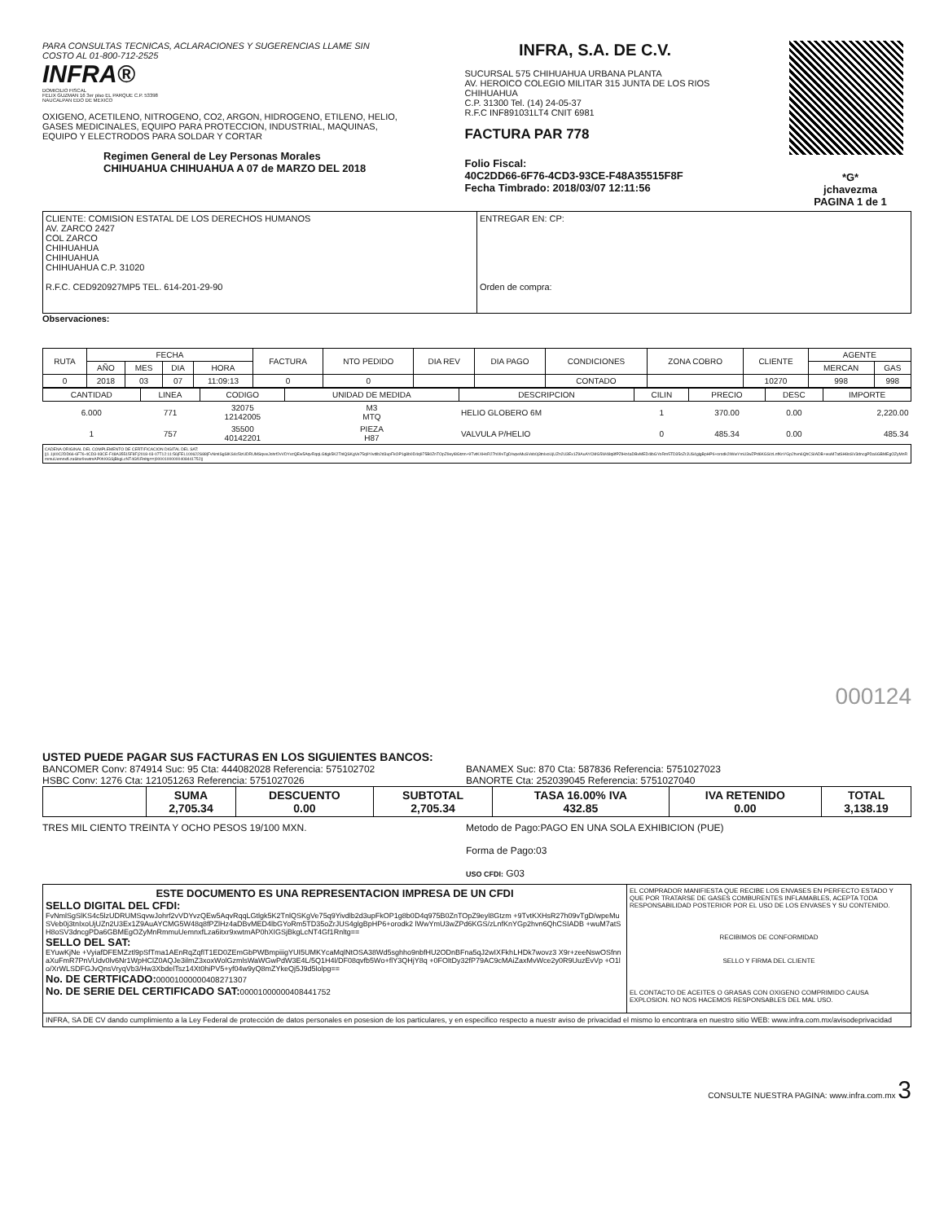PARA CONSULTAS TECNICAS, ACLARACIONES Y SUGERENCIAS LLAME SIN COSTO AL 01-800-712-2525
INFRA®
DOMICILIO FISCAL
FELIX GUZMAN 16 3er piso EL PARQUE C.P. 53398
NAUCALPAN EDO DE MEXICO
OXIGENO, ACETILENO, NITROGENO, CO2, ARGON, HIDROGENO, ETILENO, HELIO, GASES MEDICINALES, EQUIPO PARA PROTECCION, INDUSTRIAL, MAQUINAS, EQUIPO Y ELECTRODOS PARA SOLDAR Y CORTAR
Regimen General de Ley Personas Morales
CHIHUAHUA CHIHUAHUA A 07 de MARZO DEL 2018
INFRA, S.A. DE C.V.
SUCURSAL 575 CHIHUAHUA URBANA PLANTA
AV. HEROICO COLEGIO MILITAR 315 JUNTA DE LOS RIOS
CHIHUAHUA
C.P. 31300 Tel. (14) 24-05-37
R.F.C INF891031LT4 CNIT 6981
FACTURA PAR 778
Folio Fiscal:
40C2DD66-6F76-4CD3-93CE-F48A35515F8F
Fecha Timbrado: 2018/03/07 12:11:56
*G*
jchavezma
PAGINA 1 de 1
| CLIENTE: COMISION ESTATAL DE LOS DERECHOS HUMANOS AV. ZARCO 2427 COL ZARCO CHIHUAHUA CHIHUAHUA CHIHUAHUA C.P. 31020 R.F.C. CED920927MP5 TEL. 614-201-29-90 | ENTREGAR EN: CP: Orden de compra: |
Observaciones:
| RUTA | FECHA | | | | FACTURA | NTO PEDIDO | DIA REV | DIA PAGO | CONDICIONES | ZONA COBRO | CLIENTE | AGENTE | |
| --- | --- | --- | --- | --- | --- | --- | --- | --- | --- | --- | --- | --- | --- |
| | AÑO | MES | DIA | HORA | | | | | | | | MERCAN | GAS |
| 0 | 2018 | 03 | 07 | 11:09:13 | 0 | 0 | | | CONTADO | | 10270 | 998 | 998 |
| CANTIDAD | LINEA | CODIGO | UNIDAD DE MEDIDA | DESCRIPCION | CILIN | PRECIO | DESC | IMPORTE |
| --- | --- | --- | --- | --- | --- | --- | --- | --- |
| 6.000 | 771 | 32075 12142005 | M3 MTQ | HELIO GLOBERO 6M | 1 | 370.00 | 0.00 | 2,220.00 |
| 1 | 757 | 35500 40142201 | PIEZA H87 | VALVULA P/HELIO | 0 | 485.34 | 0.00 | 485.34 |
CADENA ORIGINAL DEL COMPLEMENTO DE CERTIFICACION DIGITAL DEL SAT:
||1.1|40C2DD66-6F76-4CD3-93CE-F48A35515F8F|2018-03-07T12:11:56|FEL100622S88|FvNmlSgSlKS4c5lzUDRUMSqvwJohrf2vVDYvzQEw5AqvRqqLGtlgk5K2TnlQSKgVe75q9Yivdlb2d3upFkOP1g8b0D4q975B0ZnTOpZ9eyl8Gtzm+9TvtKXHsR27h09vTgD/wpeMuSVeb0j3tnIxoUjUZn2U3Ex1Z9AuAYCMG5W48q8fPZlHz4aDBvMED4lbGYoRm5TD35oZrJUS4glgBpHP6+orodk2lWwYmU3wZPd6KGS/zLnfKnYGp2hvn6QhCSIADB+wuM7atSH8oSV3dncgPDa6GBMEgOZyMnRmmuUemnxfLza6itxr9xwtmAP0hXIGSjBkgLcNT4Gf1Rnltg==|00001000000408441752||
000124
USTED PUEDE PAGAR SUS FACTURAS EN LOS SIGUIENTES BANCOS:
BANCOMER Conv: 874914 Suc: 95 Cta: 444082028 Referencia: 575102702
HSBC Conv: 1276 Cta: 121051263 Referencia: 5751027026
BANAMEX Suc: 870 Cta: 587836 Referencia: 5751027023
BANORTE Cta: 252039045 Referencia: 5751027040
| | SUMA 2,705.34 | DESCUENTO 0.00 | SUBTOTAL 2,705.34 | TASA 16.00% IVA 432.85 | IVA RETENIDO 0.00 | TOTAL 3,138.19 |
TRES MIL CIENTO TREINTA Y OCHO PESOS 19/100 MXN. Metodo de Pago:PAGO EN UNA SOLA EXHIBICION (PUE)
Forma de Pago:03
USO CFDI: G03
ESTE DOCUMENTO ES UNA REPRESENTACION IMPRESA DE UN CFDI
SELLO DIGITAL DEL CFDI:
FvNmlSgSlKS4c5lzUDRUMSqvwJohrf2vVDYvzQEw5AqvRqqLGtlgk5K2TnlQSKgVe75q9Yivdlb2d3upFkOP1g8b0D4q975B0ZnTOpZ9eyl8Gtzm +9TvtKXHsR27h09vTgD/wpeMuSVeb0j3tnIxoUjUZn2U3Ex1Z9AuAYCMG5W48q8fPZlHz4aDBvMED4lbGYoRm5TD35oZrJUS4glgBpHP6+orodk2 lWwYmU3wZPd6KGS/zLnfKnYGp2hvn6QhCSIADB +wuM7atSH8oSV3dncgPDa6GBMEgOZyMnRmmuUemnxfLza6itxr9xwtmAP0hXIGSjBkgLcNT4Gf1Rnltg==
SELLO DEL SAT:
EYuwKjNe +VyiafDFEMZztl9pSfTma1AEnRqZqflT1ED0ZEmGbPWBmpiiigYUI5UMKYcaMqlNtOSA38Wd5sghho9nbfHU2ODnBFna5qJ2wIXFkhLHDk7wovz3 X9r+zeeNswOSfnnaXuFmR7PnVUdv0lv6Nr1WpHClZ0AQJe3ilmZ3xoxWolGzmlsWaWGwPdW3E4L/5Q1H4l/DF08qvfb5Wo+flY3QHjY8q +0FOltDy32fP79AC9cMAiZaxMvWce2y0R9UuzEvVp +O1lo/XrWLSDFGJvQnsVryqVb3/Hw3XbdelTsz14Xt0hiPV5+yf04w9yQ8mZYkeQj5J9d5lolpg==
No. DE CERTFICADO:00001000000408271307
No. DE SERIE DEL CERTIFICADO SAT:00001000000408441752
EL COMPRADOR MANIFIESTA QUE RECIBE LOS ENVASES EN PERFECTO ESTADO Y QUE POR TRATARSE DE GASES COMBURENTES INFLAMABLES, ACEPTA TODA RESPONSABILIDAD POSTERIOR POR EL USO DE LOS ENVASES Y SU CONTENIDO.
RECIBIMOS DE CONFORMIDAD
SELLO Y FIRMA DEL CLIENTE
EL CONTACTO DE ACEITES O GRASAS CON OXIGENO COMPRIMIDO CAUSA EXPLOSION. NO NOS HACEMOS RESPONSABLES DEL MAL USO.
INFRA, SA DE CV dando cumplimiento a la Ley Federal de protección de datos personales en posesion de los particulares, y en especifico respecto a nuestr aviso de privacidad el mismo lo encontrara en nuestro sitio WEB: www.infra.com.mx/avisodeprivacidad
CONSULTE NUESTRA PAGINA: www.infra.com.mx 3